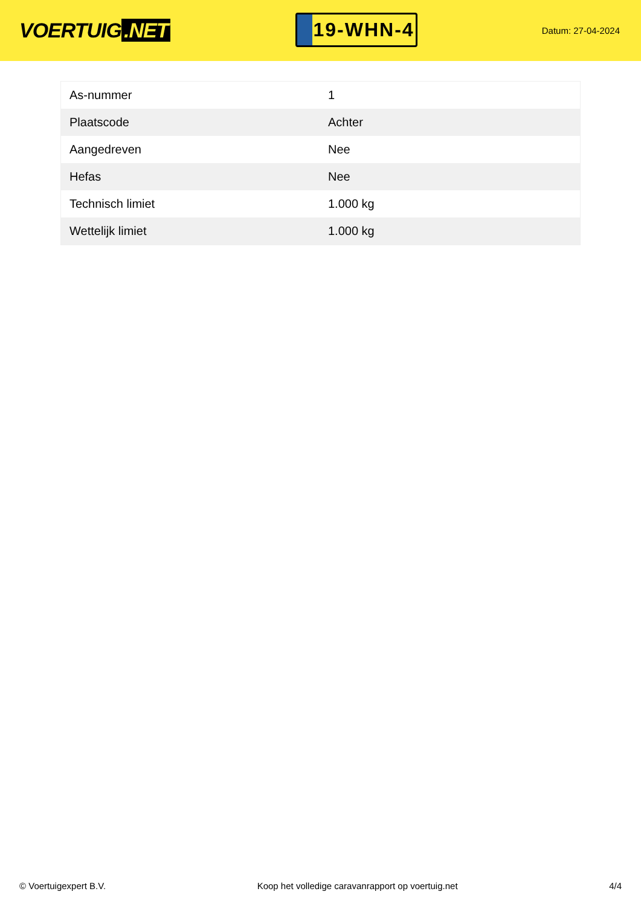VOERTUIG.NET
19-WHN-4
Datum: 27-04-2024
| As-nummer | 1 |
| Plaatscode | Achter |
| Aangedreven | Nee |
| Hefas | Nee |
| Technisch limiet | 1.000 kg |
| Wettelijk limiet | 1.000 kg |
© Voertuigexpert B.V. Koop het volledige caravanrapport op voertuig.net 4/4